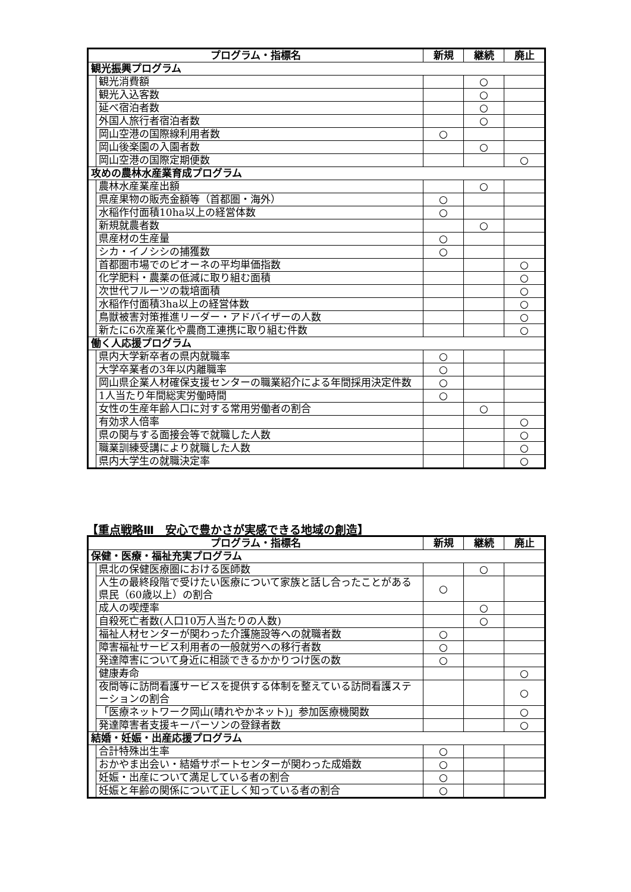| プログラム・指標名 | | 新規 | 継続 | 廃止 |
| --- | --- | --- | --- | --- |
| 観光振興プログラム | | | | |
| | 観光消費額 | | ○ | |
| | 観光入込客数 | | ○ | |
| | 延べ宿泊者数 | | ○ | |
| | 外国人旅行者宿泊者数 | | ○ | |
| | 岡山空港の国際線利用者数 | ○ | | |
| | 岡山後楽園の入園者数 | | ○ | |
| | 岡山空港の国際定期便数 | | | ○ |
| 攻めの農林水産業育成プログラム | | | | |
| | 農林水産業産出額 | | ○ | |
| | 県産果物の販売金額等（首都圏・海外） | ○ | | |
| | 水稲作付面積10ha以上の経営体数 | ○ | | |
| | 新規就農者数 | | ○ | |
| | 県産材の生産量 | ○ | | |
| | シカ・イノシシの捕獲数 | ○ | | |
| | 首都圏市場でのピオーネの平均単価指数 | | | ○ |
| | 化学肥料・農薬の低減に取り組む面積 | | | ○ |
| | 次世代フルーツの栽培面積 | | | ○ |
| | 水稲作付面積3ha以上の経営体数 | | | ○ |
| | 鳥獣被害対策推進リーダー・アドバイザーの人数 | | | ○ |
| | 新たに6次産業化や農商工連携に取り組む件数 | | | ○ |
| 働く人応援プログラム | | | | |
| | 県内大学新卒者の県内就職率 | ○ | | |
| | 大学卒業者の3年以内離職率 | ○ | | |
| | 岡山県企業人材確保支援センターの職業紹介による年間採用決定件数 | ○ | | |
| | 1人当たり年間総実労働時間 | ○ | | |
| | 女性の生産年齢人口に対する常用労働者の割合 | | ○ | |
| | 有効求人倍率 | | | ○ |
| | 県の関与する面接会等で就職した人数 | | | ○ |
| | 職業訓練受講により就職した人数 | | | ○ |
| | 県内大学生の就職決定率 | | | ○ |
【重点戦略Ⅲ　安心で豊かさが実感できる地域の創造】
| プログラム・指標名 | | 新規 | 継続 | 廃止 |
| --- | --- | --- | --- | --- |
| 保健・医療・福祉充実プログラム | | | | |
| | 県北の保健医療圏における医師数 | | ○ | |
| | 人生の最終段階で受けたい医療について家族と話し合ったことがある県民（60歳以上）の割合 | ○ | | |
| | 成人の喫煙率 | | ○ | |
| | 自殺死亡者数(人口10万人当たりの人数) | | ○ | |
| | 福祉人材センターが関わった介護施設等への就職者数 | ○ | | |
| | 障害福祉サービス利用者の一般就労への移行者数 | ○ | | |
| | 発達障害について身近に相談できるかかりつけ医の数 | ○ | | |
| | 健康寿命 | | | ○ |
| | 夜間等に訪問看護サービスを提供する体制を整えている訪問看護ステーションの割合 | | | ○ |
| | 「医療ネットワーク岡山(晴れやかネット)」参加医療機関数 | | | ○ |
| | 発達障害者支援キーパーソンの登録者数 | | | ○ |
| 結婚・妊娠・出産応援プログラム | | | | |
| | 合計特殊出生率 | ○ | | |
| | おかやま出会い・結婚サポートセンターが関わった成婚数 | ○ | | |
| | 妊娠・出産について満足している者の割合 | ○ | | |
| | 妊娠と年齢の関係について正しく知っている者の割合 | ○ | | |